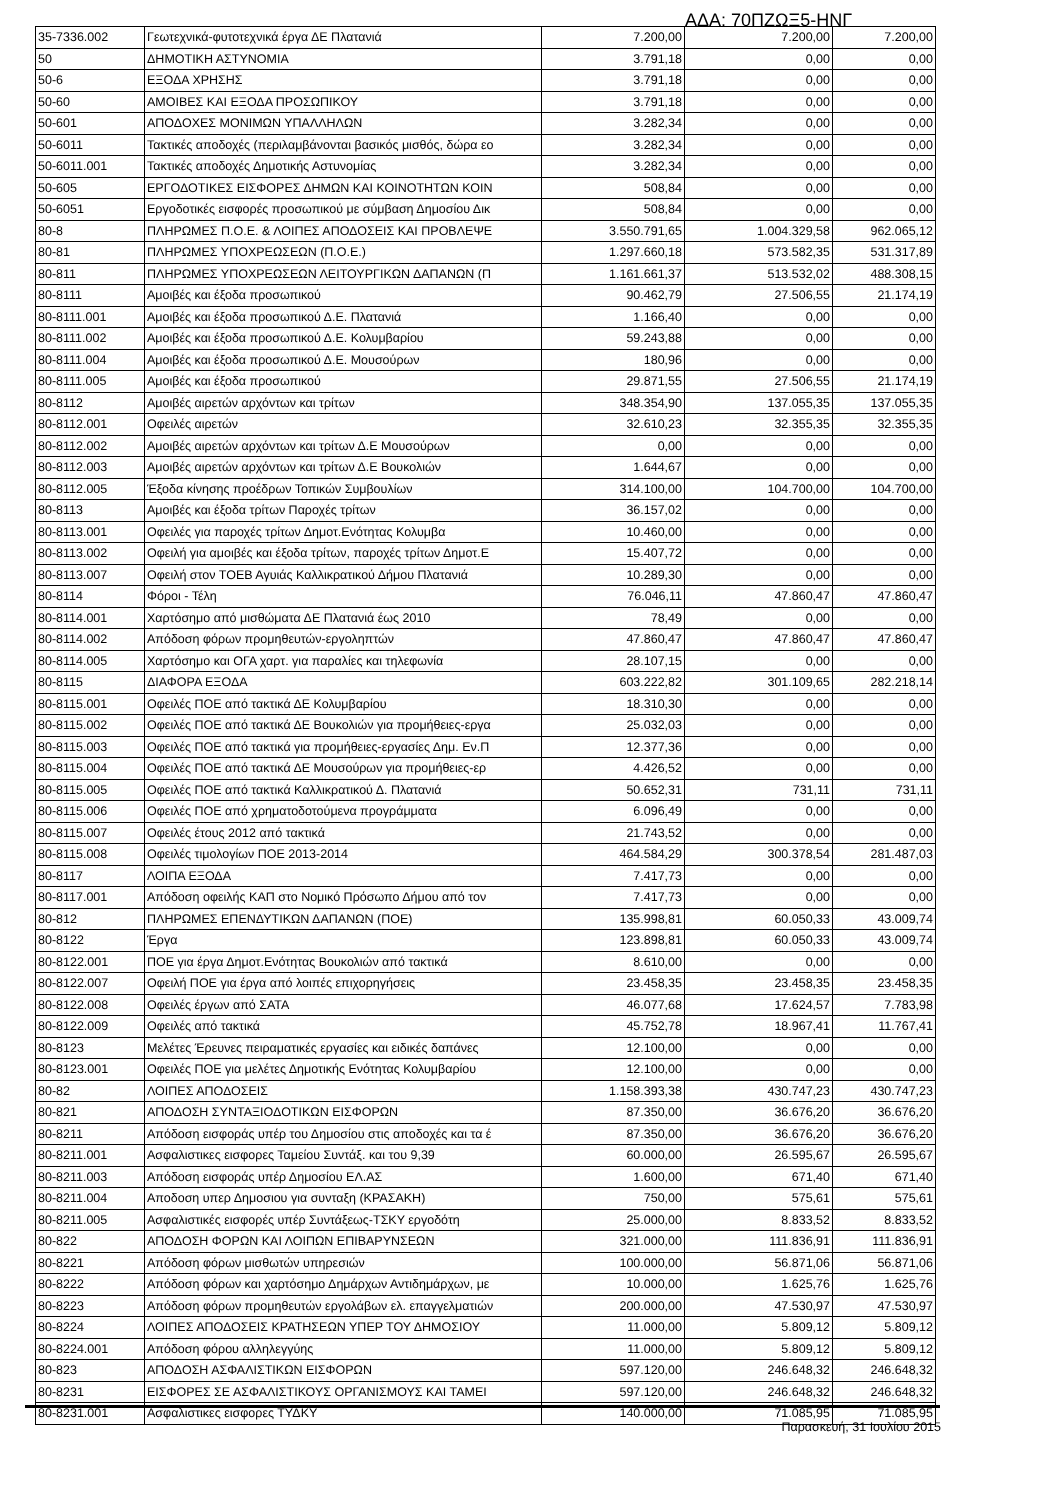ΑΔΑ: 70ΠΖΩΞ5-ΗΝΓ
| 35-7336.002 | Γεωτεχνικά-φυτοτεχνικά έργα ΔΕ Πλατανιά | 7.200,00 | 7.200,00 | 7.200,00 |
| 50 | ΔΗΜΟΤΙΚΗ ΑΣΤΥΝΟΜΙΑ | 3.791,18 | 0,00 | 0,00 |
| 50-6 | ΕΞΟΔΑ ΧΡΗΣΗΣ | 3.791,18 | 0,00 | 0,00 |
| 50-60 | ΑΜΟΙΒΕΣ ΚΑΙ ΕΞΟΔΑ ΠΡΟΣΩΠΙΚΟΥ | 3.791,18 | 0,00 | 0,00 |
| 50-601 | ΑΠΟΔΟΧΕΣ ΜΟΝΙΜΩΝ ΥΠΑΛΛΗΛΩΝ | 3.282,34 | 0,00 | 0,00 |
| 50-6011 | Τακτικές αποδοχές (περιλαμβάνονται βασικός μισθός, δώρα εο | 3.282,34 | 0,00 | 0,00 |
| 50-6011.001 | Τακτικές αποδοχές Δημοτικής Αστυνομίας | 3.282,34 | 0,00 | 0,00 |
| 50-605 | ΕΡΓΟΔΟΤΙΚΕΣ ΕΙΣΦΟΡΕΣ ΔΗΜΩΝ ΚΑΙ ΚΟΙΝΟΤΗΤΩΝ ΚΟΙΝ | 508,84 | 0,00 | 0,00 |
| 50-6051 | Εργοδοτικές εισφορές προσωπικού με σύμβαση Δημοσίου Δικ | 508,84 | 0,00 | 0,00 |
| 80-8 | ΠΛΗΡΩΜΕΣ Π.Ο.Ε. & ΛΟΙΠΕΣ ΑΠΟΔΟΣΕΙΣ ΚΑΙ ΠΡΟΒΛΕΨΕ | 3.550.791,65 | 1.004.329,58 | 962.065,12 |
| 80-81 | ΠΛΗΡΩΜΕΣ ΥΠΟΧΡΕΩΣΕΩΝ (Π.Ο.Ε.) | 1.297.660,18 | 573.582,35 | 531.317,89 |
| 80-811 | ΠΛΗΡΩΜΕΣ ΥΠΟΧΡΕΩΣΕΩΝ ΛΕΙΤΟΥΡΓΙΚΩΝ ΔΑΠΑΝΩΝ (Π | 1.161.661,37 | 513.532,02 | 488.308,15 |
| 80-8111 | Αμοιβές και έξοδα προσωπικού | 90.462,79 | 27.506,55 | 21.174,19 |
| 80-8111.001 | Αμοιβές και έξοδα προσωπικού Δ.Ε. Πλατανιά | 1.166,40 | 0,00 | 0,00 |
| 80-8111.002 | Αμοιβές και έξοδα προσωπικού Δ.Ε. Κολυμβαρίου | 59.243,88 | 0,00 | 0,00 |
| 80-8111.004 | Αμοιβές και έξοδα προσωπικού Δ.Ε. Μουσούρων | 180,96 | 0,00 | 0,00 |
| 80-8111.005 | Αμοιβές και έξοδα προσωπικού | 29.871,55 | 27.506,55 | 21.174,19 |
| 80-8112 | Αμοιβές αιρετών αρχόντων και τρίτων | 348.354,90 | 137.055,35 | 137.055,35 |
| 80-8112.001 | Οφειλές αιρετών | 32.610,23 | 32.355,35 | 32.355,35 |
| 80-8112.002 | Αμοιβές αιρετών αρχόντων και τρίτων Δ.Ε Μουσούρων | 0,00 | 0,00 | 0,00 |
| 80-8112.003 | Αμοιβές αιρετών αρχόντων και τρίτων Δ.Ε Βουκολιών | 1.644,67 | 0,00 | 0,00 |
| 80-8112.005 | Έξοδα κίνησης προέδρων Τοπικών Συμβουλίων | 314.100,00 | 104.700,00 | 104.700,00 |
| 80-8113 | Αμοιβές και έξοδα τρίτων Παροχές τρίτων | 36.157,02 | 0,00 | 0,00 |
| 80-8113.001 | Οφειλές για παροχές τρίτων Δημοτ.Ενότητας Κολυμβα | 10.460,00 | 0,00 | 0,00 |
| 80-8113.002 | Οφειλή για αμοιβές και έξοδα τρίτων, παροχές τρίτων Δημοτ.Ε | 15.407,72 | 0,00 | 0,00 |
| 80-8113.007 | Οφειλή στον ΤΟΕΒ Αγυιάς Καλλικρατικού Δήμου Πλατανιά | 10.289,30 | 0,00 | 0,00 |
| 80-8114 | Φόροι - Τέλη | 76.046,11 | 47.860,47 | 47.860,47 |
| 80-8114.001 | Χαρτόσημο από μισθώματα ΔΕ Πλατανιά έως 2010 | 78,49 | 0,00 | 0,00 |
| 80-8114.002 | Απόδοση φόρων προμηθευτών-εργοληπτών | 47.860,47 | 47.860,47 | 47.860,47 |
| 80-8114.005 | Χαρτόσημο και ΟΓΑ χαρτ. για παραλίες και τηλεφωνία | 28.107,15 | 0,00 | 0,00 |
| 80-8115 | ΔΙΑΦΟΡΑ ΕΞΟΔΑ | 603.222,82 | 301.109,65 | 282.218,14 |
| 80-8115.001 | Οφειλές ΠΟΕ από τακτικά ΔΕ Κολυμβαρίου | 18.310,30 | 0,00 | 0,00 |
| 80-8115.002 | Οφειλές ΠΟΕ από τακτικά ΔΕ Βουκολιών για προμήθειες-εργα | 25.032,03 | 0,00 | 0,00 |
| 80-8115.003 | Οφειλές ΠΟΕ από τακτικά για προμήθειες-εργασίες Δημ. Εν.Π | 12.377,36 | 0,00 | 0,00 |
| 80-8115.004 | Οφειλές ΠΟΕ από τακτικά ΔΕ Μουσούρων για προμήθειες-ερ | 4.426,52 | 0,00 | 0,00 |
| 80-8115.005 | Οφειλές ΠΟΕ από τακτικά Καλλικρατικού Δ. Πλατανιά | 50.652,31 | 731,11 | 731,11 |
| 80-8115.006 | Οφειλές ΠΟΕ από χρηματοδοτούμενα προγράμματα | 6.096,49 | 0,00 | 0,00 |
| 80-8115.007 | Οφειλές έτους 2012 από τακτικά | 21.743,52 | 0,00 | 0,00 |
| 80-8115.008 | Οφειλές τιμολογίων ΠΟΕ 2013-2014 | 464.584,29 | 300.378,54 | 281.487,03 |
| 80-8117 | ΛΟΙΠΑ ΕΞΟΔΑ | 7.417,73 | 0,00 | 0,00 |
| 80-8117.001 | Απόδοση οφειλής ΚΑΠ στο Νομικό Πρόσωπο Δήμου από τον | 7.417,73 | 0,00 | 0,00 |
| 80-812 | ΠΛΗΡΩΜΕΣ ΕΠΕΝΔΥΤΙΚΩΝ ΔΑΠΑΝΩΝ (ΠΟΕ) | 135.998,81 | 60.050,33 | 43.009,74 |
| 80-8122 | Έργα | 123.898,81 | 60.050,33 | 43.009,74 |
| 80-8122.001 | ΠΟΕ για έργα Δημοτ.Ενότητας Βουκολιών από τακτικά | 8.610,00 | 0,00 | 0,00 |
| 80-8122.007 | Οφειλή ΠΟΕ για έργα από λοιπές επιχορηγήσεις | 23.458,35 | 23.458,35 | 23.458,35 |
| 80-8122.008 | Οφειλές έργων από ΣΑΤΑ | 46.077,68 | 17.624,57 | 7.783,98 |
| 80-8122.009 | Οφειλές από τακτικά | 45.752,78 | 18.967,41 | 11.767,41 |
| 80-8123 | Μελέτες Έρευνες πειραματικές εργασίες και ειδικές δαπάνες | 12.100,00 | 0,00 | 0,00 |
| 80-8123.001 | Οφειλές ΠΟΕ για μελέτες Δημοτικής Ενότητας Κολυμβαρίου | 12.100,00 | 0,00 | 0,00 |
| 80-82 | ΛΟΙΠΕΣ ΑΠΟΔΟΣΕΙΣ | 1.158.393,38 | 430.747,23 | 430.747,23 |
| 80-821 | ΑΠΟΔΟΣΗ ΣΥΝΤΑΞΙΟΔΟΤΙΚΩΝ ΕΙΣΦΟΡΩΝ | 87.350,00 | 36.676,20 | 36.676,20 |
| 80-8211 | Απόδοση εισφοράς υπέρ του Δημοσίου στις αποδοχές και τα έ | 87.350,00 | 36.676,20 | 36.676,20 |
| 80-8211.001 | Ασφαλιστικες εισφορες Ταμείου Συντάξ. και του 9,39 | 60.000,00 | 26.595,67 | 26.595,67 |
| 80-8211.003 | Απόδοση εισφοράς υπέρ Δημοσίου ΕΛ.ΑΣ | 1.600,00 | 671,40 | 671,40 |
| 80-8211.004 | Αποδοση υπερ Δημοσιου για συνταξη (ΚΡΑΣΑΚΗ) | 750,00 | 575,61 | 575,61 |
| 80-8211.005 | Ασφαλιστικές εισφορές υπέρ Συντάξεως-ΤΣΚΥ εργοδότη | 25.000,00 | 8.833,52 | 8.833,52 |
| 80-822 | ΑΠΟΔΟΣΗ ΦΟΡΩΝ ΚΑΙ ΛΟΙΠΩΝ ΕΠΙΒΑΡΥΝΣΕΩΝ | 321.000,00 | 111.836,91 | 111.836,91 |
| 80-8221 | Απόδοση φόρων μισθωτών υπηρεσιών | 100.000,00 | 56.871,06 | 56.871,06 |
| 80-8222 | Απόδοση φόρων και χαρτόσημο Δημάρχων Αντιδημάρχων, με | 10.000,00 | 1.625,76 | 1.625,76 |
| 80-8223 | Απόδοση φόρων προμηθευτών εργολάβων ελ. επαγγελματιών | 200.000,00 | 47.530,97 | 47.530,97 |
| 80-8224 | ΛΟΙΠΕΣ ΑΠΟΔΟΣΕΙΣ ΚΡΑΤΗΣΕΩΝ ΥΠΕΡ ΤΟΥ ΔΗΜΟΣΙΟΥ | 11.000,00 | 5.809,12 | 5.809,12 |
| 80-8224.001 | Απόδοση φόρου αλληλεγγύης | 11.000,00 | 5.809,12 | 5.809,12 |
| 80-823 | ΑΠΟΔΟΣΗ ΑΣΦΑΛΙΣΤΙΚΩΝ ΕΙΣΦΟΡΩΝ | 597.120,00 | 246.648,32 | 246.648,32 |
| 80-8231 | ΕΙΣΦΟΡΕΣ ΣΕ ΑΣΦΑΛΙΣΤΙΚΟΥΣ ΟΡΓΑΝΙΣΜΟΥΣ ΚΑΙ ΤΑΜΕΙ | 597.120,00 | 246.648,32 | 246.648,32 |
| 80-8231.001 | Ασφαλιστικες εισφορες ΤΥΔΚΥ | 140.000,00 | 71.085,95 | 71.085,95 |
Παρασκευή, 31 Ιουλίου 2015